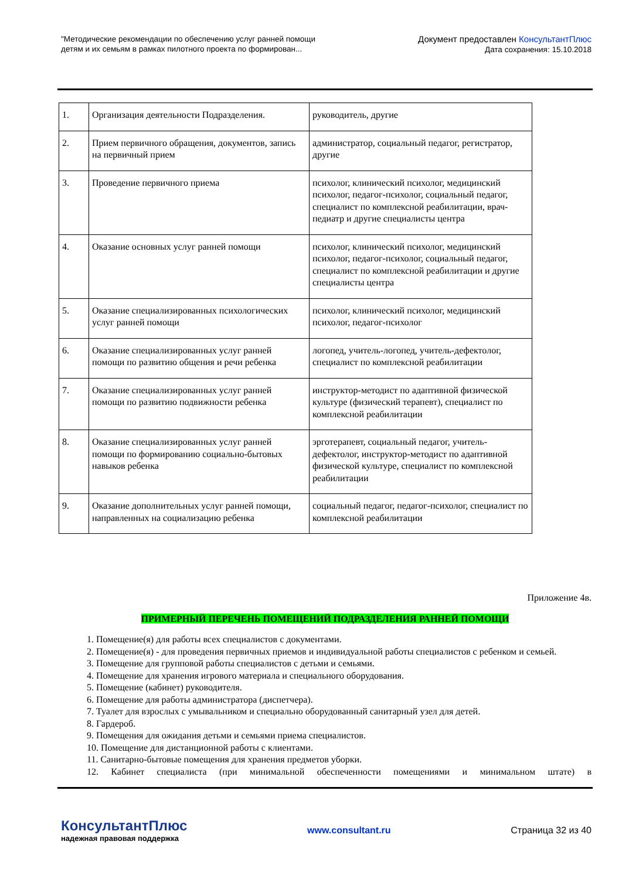"Методические рекомендации по обеспечению услуг ранней помощи
детям и их семьям в рамках пилотного проекта по формирован...
Документ предоставлен КонсультантПлюс
Дата сохранения: 15.10.2018
| 1. | Организация деятельности Подразделения. | руководитель, другие |
| 2. | Прием первичного обращения, документов, запись на первичный прием | администратор, социальный педагог, регистратор, другие |
| 3. | Проведение первичного приема | психолог, клинический психолог, медицинский психолог, педагог-психолог, социальный педагог, специалист по комплексной реабилитации, врач-педиатр и другие специалисты центра |
| 4. | Оказание основных услуг ранней помощи | психолог, клинический психолог, медицинский психолог, педагог-психолог, социальный педагог, специалист по комплексной реабилитации и другие специалисты центра |
| 5. | Оказание специализированных психологических услуг ранней помощи | психолог, клинический психолог, медицинский психолог, педагог-психолог |
| 6. | Оказание специализированных услуг ранней помощи по развитию общения и речи ребенка | логопед, учитель-логопед, учитель-дефектолог, специалист по комплексной реабилитации |
| 7. | Оказание специализированных услуг ранней помощи по развитию подвижности ребенка | инструктор-методист по адаптивной физической культуре (физический терапевт), специалист по комплексной реабилитации |
| 8. | Оказание специализированных услуг ранней помощи по формированию социально-бытовых навыков ребенка | эрготерапевт, социальный педагог, учитель-дефектолог, инструктор-методист по адаптивной физической культуре, специалист по комплексной реабилитации |
| 9. | Оказание дополнительных услуг ранней помощи, направленных на социализацию ребенка | социальный педагог, педагог-психолог, специалист по комплексной реабилитации |
Приложение 4в.
ПРИМЕРНЫЙ ПЕРЕЧЕНЬ ПОМЕЩЕНИЙ ПОДРАЗДЕЛЕНИЯ РАННЕЙ ПОМОЩИ
1. Помещение(я) для работы всех специалистов с документами.
2. Помещение(я) - для проведения первичных приемов и индивидуальной работы специалистов с ребенком и семьей.
3. Помещение для групповой работы специалистов с детьми и семьями.
4. Помещение для хранения игрового материала и специального оборудования.
5. Помещение (кабинет) руководителя.
6. Помещение для работы администратора (диспетчера).
7. Туалет для взрослых с умывальником и специально оборудованный санитарный узел для детей.
8. Гардероб.
9. Помещения для ожидания детьми и семьями приема специалистов.
10. Помещение для дистанционной работы с клиентами.
11. Санитарно-бытовые помещения для хранения предметов уборки.
12. Кабинет специалиста (при минимальной обеспеченности помещениями и минимальном штате) в
КонсультантПлюс
надежная правовая поддержка
www.consultant.ru Страница 32 из 40